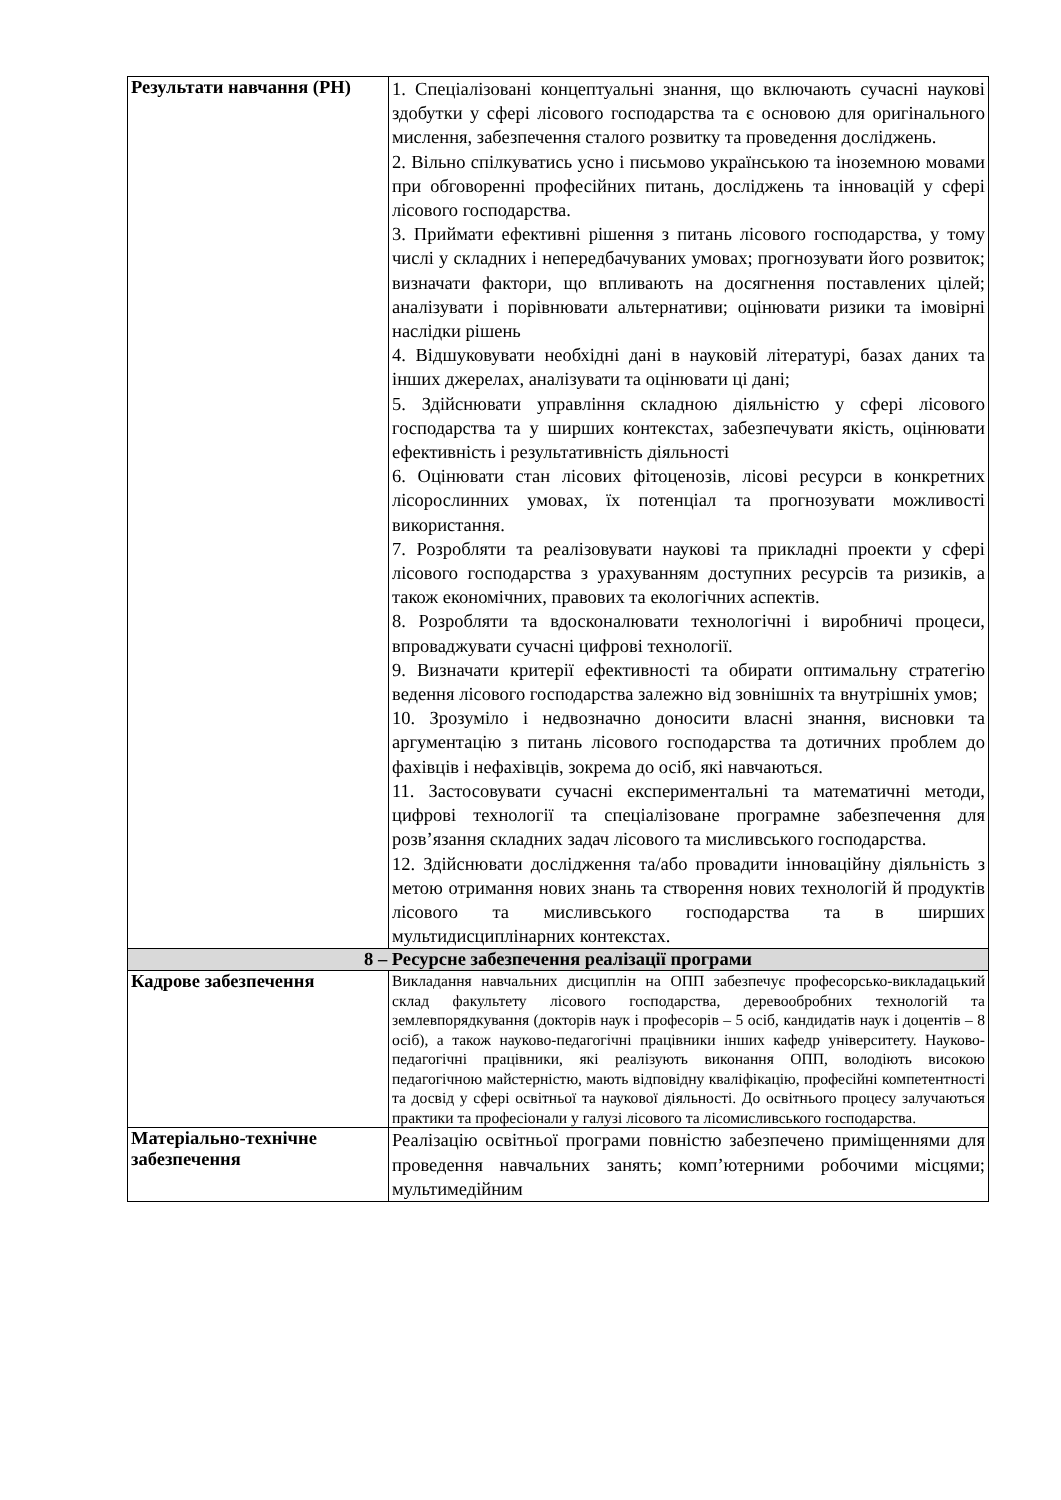| Результати навчання (РН) | 1. Спеціалізовані концептуальні знання, що включають сучасні наукові здобутки у сфері лісового господарства та є основою для оригінального мислення, забезпечення сталого розвитку та проведення досліджень. 2. Вільно спілкуватись усно і письмово українською та іноземною мовами при обговоренні професійних питань, досліджень та інновацій у сфері лісового господарства. 3. Приймати ефективні рішення з питань лісового господарства, у тому числі у складних і непередбачуваних умовах; прогнозувати його розвиток; визначати фактори, що впливають на досягнення поставлених цілей; аналізувати і порівнювати альтернативи; оцінювати ризики та імовірні наслідки рішень 4. Відшуковувати необхідні дані в науковій літературі, базах даних та інших джерелах, аналізувати та оцінювати ці дані; 5. Здійснювати управління складною діяльністю у сфері лісового господарства та у ширших контекстах, забезпечувати якість, оцінювати ефективність і результативність діяльності 6. Оцінювати стан лісових фітоценозів, лісові ресурси в конкретних лісорослинних умовах, їх потенціал та прогнозувати можливості використання. 7. Розробляти та реалізовувати наукові та прикладні проекти у сфері лісового господарства з урахуванням доступних ресурсів та ризиків, а також економічних, правових та екологічних аспектів. 8. Розробляти та вдосконалювати технологічні і виробничі процеси, впроваджувати сучасні цифрові технології. 9. Визначати критерії ефективності та обирати оптимальну стратегію ведення лісового господарства залежно від зовнішніх та внутрішніх умов; 10. Зрозуміло і недвозначно доносити власні знання, висновки та аргументацію з питань лісового господарства та дотичних проблем до фахівців і нефахівців, зокрема до осіб, які навчаються. 11. Застосовувати сучасні експериментальні та математичні методи, цифрові технології та спеціалізоване програмне забезпечення для розв’язання складних задач лісового та мисливського господарства. 12. Здійснювати дослідження та/або провадити інноваційну діяльність з метою отримання нових знань та створення нових технологій й продуктів лісового та мисливського господарства та в ширших мультидисциплінарних контекстах. |
| 8 – Ресурсне забезпечення реалізації програми | |
| Кадрове забезпечення | Викладання навчальних дисциплін на ОПП забезпечує професорсько-викладацький склад факультету лісового господарства, деревообробних технологій та землевпорядкування (докторів наук і професорів – 5 осіб, кандидатів наук і доцентів – 8 осіб), а також науково-педагогічні працівники інших кафедр університету. Науково-педагогічні працівники, які реалізують виконання ОПП, володіють високою педагогічною майстерністю, мають відповідну кваліфікацію, професійні компетентності та досвід у сфері освітньої та наукової діяльності. До освітнього процесу залучаються практики та професіонали у галузі лісового та лісомисливського господарства. |
| Матеріально-технічне забезпечення | Реалізацію освітньої програми повністю забезпечено приміщеннями для проведення навчальних занять; комп’ютерними робочими місцями; мультимедійним |